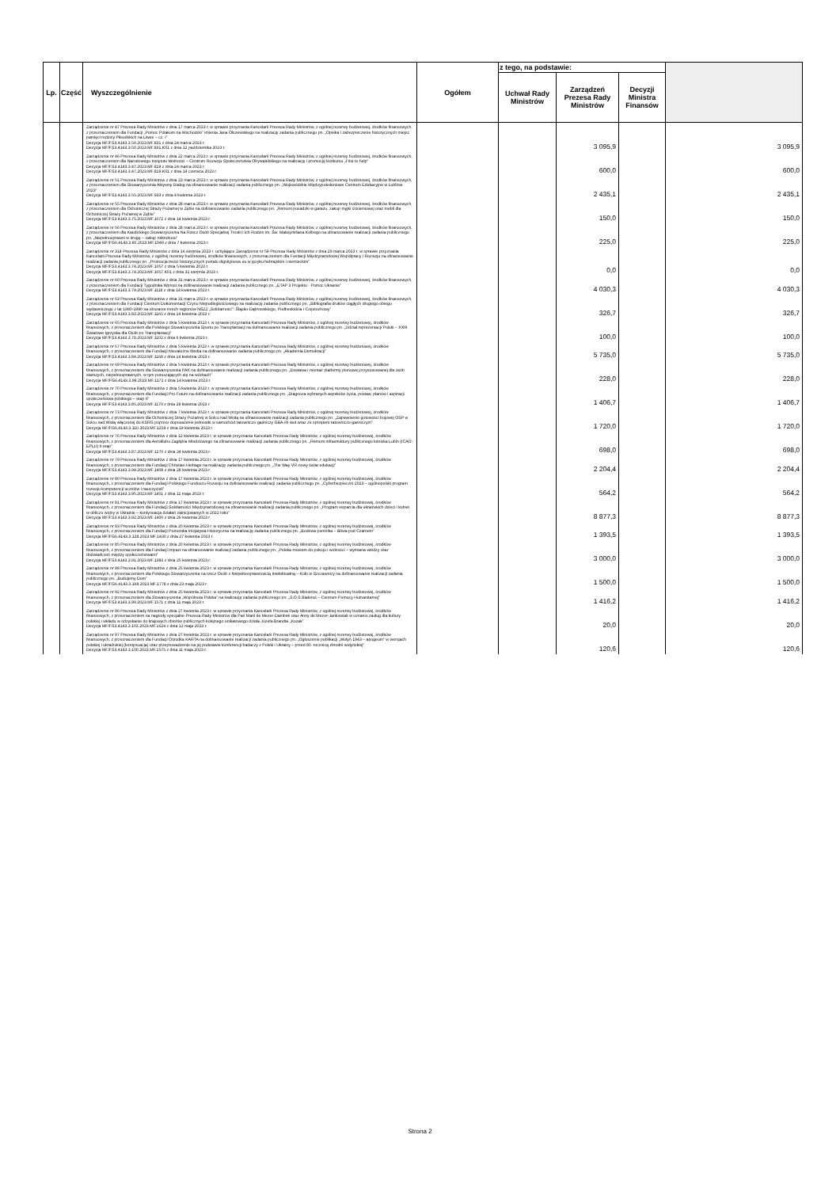| Lp. | Część | Wyszczególnienie | Ogółem | z tego, na podstawie: | | | |
| --- | --- | --- | --- | --- | --- | --- | --- |
| | | | | Uchwał Rady Ministrów | Zarządzeń Prezesa Rady Ministrów | Decyzji Ministra Finansów | |
| | | Zarządzenie nr 47 Prezesa Rady Ministrów z dnia 17 marca 2023 r. w sprawie przyznania Kancelarii Prezesa Rady Ministrów, z ogólnej rezerwy budżetowej, środków finansowych, z przeznaczeniem dla Fundacji „Pomoc Polakom na Wschodzie” imienia Jana Olszewskiego na realizację zadania publicznego pn. „Opieka i zabezpieczenie historycznych miejsc pamięci rodziny Piłsudskich na Litwie – cz. I” Decyzja MF/FS3.4143.3.50.2023.MF.831 z dnia 24 marca 2023 r. Decyzja MF/FS3.4143.3.50.2023.MF.831.K01 z dnia 12 października 2023 r. | | | 3 095,9 | | 3 095,9 |
| | | Zarządzenie nr 46 Prezesa Rady Ministrów z dnia 22 marca 2023 r. w sprawie przyznania Kancelarii Prezesa Rady Ministrów, z ogólnej rezerwy budżetowej, środków finansowych, z przeznaczeniem dla Narodowego Instytutu Wolności – Centrum Rozwoju Społeczeństwa Obywatelskiego na realizację i promocję konkursu „First to help” Decyzja MF/FS3.4143.3.47.2023.MF.819 z dnia 24 marca 2023 r. Decyzja MF/FS3.4143.3.47.2023.MF.819.K01 z dnia 14 czerwca 2023 r. | | | 600,0 | | 600,0 |
| | | Zarządzenie nr 51 Prezesa Rady Ministrów z dnia 23 marca 2023 r. w sprawie przyznania Kancelarii Prezesa Rady Ministrów, z ogólnej rezerwy budżetowej, środków finansowych, z przeznaczeniem dla Stowarzyszenia Aktywny Dialog na sfinansowanie realizacji zadania publicznego pn. „Wojewódzkie Międzypokoleniowe Centrum Edukacyjne w Lublinie 2023” Decyzja MF/FS3.4143.3.55.2023.MF.933 z dnia 4 kwietnia 2023 r. | | | 2 435,1 | | 2 435,1 |
| | | Zarządzenie nr 55 Prezesa Rady Ministrów z dnia 28 marca 2023 r. w sprawie przyznania Kancelarii Prezesa Rady Ministrów, z ogólnej rezerwy budżetowej, środków finansowych, z przeznaczeniem dla Ochotniczej Straży Pożarnej w Zębie na dofinansowanie zadania publicznego pn. „Remont posadzki w garażu, zakup myjki ciśnieniowej oraz mebli dla Ochotniczej Straży Pożarnej w Zębie” Decyzja MF/FS3.4143.3.75.2023.MF.1072 z dnia 14 kwietnia 2023 r. | | | 150,0 | | 150,0 |
| | | Zarządzenie nr 56 Prezesa Rady Ministrów z dnia 28 marca 2023 r. w sprawie przyznania Kancelarii Prezesa Rady Ministrów, z ogólnej rezerwy budżetowej, środków finansowych, z przeznaczeniem dla Katolickiego Stowarzyszenia Na Rzecz Osób Specjalnej Troski i Ich Rodzin im. Św. Maksymiliana Kolbego na sfinansowanie realizacji zadania publicznego pn. „Niepełnosprawni w drogę – zakup mikrobusu” Decyzja MF/FG6.4143.3.85.2023.MF.1049 z dnia 7 kwietnia 2023 r. | | | 225,0 | | 225,0 |
| | | Zarządzenie nr 314 Prezesa Rady Ministrów z dnia 16 sierpnia 2023 r. uchylające Zarządzenie nr 59 Prezesa Rady Ministrów z dnia 29 marca 2023 r. w sprawie przyznania Kancelarii Prezesa Rady Ministrów, z ogólnej rezerwy budżetowej, środków finansowych, z przeznaczeniem dla Fundacji Międzynarodowej Współpracy i Rozwoju na sfinansowanie realizacji zadania publicznego pn. „Promocja treści historycznych portalu dignitynews.eu w języku hebrajskim i niemieckim” Decyzja MF/FS3.4143.3.74.2023.MF.1057 z dnia 5 kwietnia 2023 r. Decyzja MF/FS3.4143.3.74.2023.MF.1057.K01 z dnia 31 sierpnia 2023 r. | | | 0,0 | | 0,0 |
| | | Zarządzenie nr 60 Prezesa Rady Ministrów z dnia 31 marca 2023 r. w sprawie przyznania Kancelarii Prezesa Rady Ministrów, z ogólnej rezerwy budżetowej, środków finansowych, z przeznaczeniem dla Fundacji Tygodnika Wprost na dofinansowanie realizacji zadania publicznego pn. „ETAP 3 Projektu - Pomoc Ukrainie” Decyzja MF/FS3.4143.3.79.2023.MF.1118 z dnia 14 kwietnia 2023 r. | | | 4 030,3 | | 4 030,3 |
| | | Zarządzenie nr 63 Prezesa Rady Ministrów z dnia 31 marca 2023 r. w sprawie przyznania Kancelarii Prezesa Rady Ministrów, z ogólnej rezerwy budżetowej, środków finansowych, z przeznaczeniem dla Fundacji Centrum Dokumentacji Czynu Niepodległościowego na realizację zadania publicznego pn. „Bibliografia druków ciągłych drugiego obiegu wydawniczego z lat 1980-1990 na obszarze trzech regionów NSZZ „Solidarność”: Śląsko-Dąbrowskiego, Podbeskidzia i Częstochowy” Decyzja MF/FS3.4143.3.83.2023.MF.1165 z dnia 14 kwietnia 2023 r. | | | 326,7 | | 326,7 |
| | | Zarządzenie nr 65 Prezesa Rady Ministrów z dnia 5 kwietnia 2023 r. w sprawie przyznania Kancelarii Prezesa Rady Ministrów, z ogólnej rezerwy budżetowej, środków finansowych, z przeznaczeniem dla Polskiego Stowarzyszenia Sportu po Transplantacji na dofinansowanie realizacji zadania publicznego pn. „Udział reprezentacji Polski – XXIII Światowe Igrzyska dla Osób po Transplantacji” Decyzja MF/FS3.4143.3.78.2023.MF.1102 z dnia 6 kwietnia 2023 r. | | | 100,0 | | 100,0 |
| | | Zarządzenie nr 67 Prezesa Rady Ministrów z dnia 5 kwietnia 2023 r. w sprawie przyznania Kancelarii Prezesa Rady Ministrów, z ogólnej rezerwy budżetowej, środków finansowych, z przeznaczeniem dla Fundacji Niezależne Media na dofinansowanie zadania publicznego pn. „Akademia Demokracji” Decyzja MF/FS3.4143.3.84.2023.MF.1168 z dnia 14 kwietnia 2023 r. | | | 5 735,0 | | 5 735,0 |
| | | Zarządzenie nr 69 Prezesa Rady Ministrów z dnia 5 kwietnia 2023 r. w sprawie przyznania Kancelarii Prezesa Rady Ministrów, z ogólnej rezerwy budżetowej, środków finansowych, z przeznaczeniem dla Stowarzyszenia PAX na dofinansowanie realizacji zadania publicznego pn. „Dostawa i montaż platformy pionowej przystosowanej dla osób starszych, niepełnosprawnych, w tym poruszających się na wózkach” Decyzja MF/FG6.4143.3.99.2023.MF.1172 z dnia 14 kwietnia 2023 r. | | | 228,0 | | 228,0 |
| | | Zarządzenie nr 70 Prezesa Rady Ministrów z dnia 5 kwietnia 2023 r. w sprawie przyznania Kancelarii Prezesa Rady Ministrów, z ogólnej rezerwy budżetowej, środków finansowych, z przeznaczeniem dla Fundacji Pro Futuro na dofinansowanie realizacji zadania publicznego pn. „Diagnoza wybranych aspektów życia, postaw, planów i aspiracji społeczeństwa polskiego – etap II” Decyzja MF/FS3.4143.3.85.2023.MF.1170 z dnia 28 kwietnia 2023 r. | | | 1 406,7 | | 1 406,7 |
| | | Zarządzenie nr 73 Prezesa Rady Ministrów z dnia 7 kwietnia 2023 r. w sprawie przyznania Kancelarii Prezesa Rady Ministrów, z ogólnej rezerwy budżetowej, środków finansowych, z przeznaczeniem dla Ochotniczej Straży Pożarnej w Solcu nad Wisłą na sfinansowanie realizacji zadania publicznego pn. „Zapewnienie gotowości bojowej OSP w Solcu nad Wisłą włączonej do KSRG poprzez doposażenie jednostki w samochód ratowniczo-gaśniczy GBA-Rt 4x4 wraz ze sprzętem ratowniczo-gaśniczym” Decyzja MF/FG6.4143.3.110.2023.MF.1259 z dnia 19 kwietnia 2023 r. | | | 1 720,0 | | 1 720,0 |
| | | Zarządzenie nr 76 Prezesa Rady Ministrów z dnia 12 kwietnia 2023 r. w sprawie przyznania Kancelarii Prezesa Rady Ministrów, z ogólnej rezerwy budżetowej, środków finansowych, z przeznaczeniem dla Aeroklubu Zagłębia Miedziowego na sfinansowanie realizacji zadania publicznego pn. „Remont infrastruktury publicznego lotniska Lubin (ICAO: EPLU) II etap” Decyzja MF/FS3.4143.3.87.2023.MF.1270 z dnia 24 kwietnia 2023 r. | | | 698,0 | | 698,0 |
| | | Zarządzenie nr 79 Prezesa Rady Ministrów z dnia 17 kwietnia 2023 r. w sprawie przyznania Kancelarii Prezesa Rady Ministrów, z ogólnej rezerwy budżetowej, środków finansowych, z przeznaczeniem dla Fundacji Christian Heritage na realizację zadania publicznego pn. „The Way VR-nowy świat edukacji” Decyzja MF/FS3.4143.3.94.2023.MF.1408 z dnia 28 kwietnia 2023 r. | | | 2 204,4 | | 2 204,4 |
| | | Zarządzenie nr 80 Prezesa Rady Ministrów z dnia 17 kwietnia 2023 r. w sprawie przyznania Kancelarii Prezesa Rady Ministrów, z ogólnej rezerwy budżetowej, środków finansowych, z przeznaczeniem dla Fundacji Polskiego Funduszu Rozwoju na dofinansowanie realizacji zadania publicznego pn. „Cyberbezpieczni 2023 – ogólnopolski program rozwoju kompetencji uczniów i nauczycieli” Decyzja MF/FS3.4143.3.95.2023.MF.1451 z dnia 11 maja 2023 r. | | | 564,2 | | 564,2 |
| | | Zarządzenie nr 81 Prezesa Rady Ministrów z dnia 17 kwietnia 2023 r. w sprawie przyznania Kancelarii Prezesa Rady Ministrów, z ogólnej rezerwy budżetowej, środków finansowych, z przeznaczeniem dla Fundacji Solidarności Międzynarodowej na sfinansowanie realizacji zadania publicznego pn. „Program wsparcia dla ukraińskich dzieci i kobiet w obliczu wojny w Ukrainie – kontynuacja działań zainicjowanych w 2022 roku” Decyzja MF/FS3.4143.3.92.2023.MF.1400 z dnia 26 kwietnia 2023 r. | | | 8 877,3 | | 8 877,3 |
| | | Zarządzenie nr 83 Prezesa Rady Ministrów z dnia 20 kwietnia 2023 r. w sprawie przyznania Kancelarii Prezesa Rady Ministrów, z ogólnej rezerwy budżetowej, środków finansowych, z przeznaczeniem dla Fundacji Pomorska Inicjatywa Historyczna na realizację zadania publicznego pn. „Budowa pomnika – Bitwa pod Czarnem” Decyzja MF/FG6.4143.3.128.2023.MF.1430 z dnia 27 kwietnia 2023 r. | | | 1 393,5 | | 1 393,5 |
| | | Zarządzenie nr 85 Prezesa Rady Ministrów z dnia 20 kwietnia 2023 r. w sprawie przyznania Kancelarii Prezesa Rady Ministrów, z ogólnej rezerwy budżetowej, środków finansowych, z przeznaczeniem dla Fundacji Impact na sfinansowanie realizacji zadania publicznego pn. „Polska mostem do pokoju i wolności – wymiana wiedzy oraz doświadczeń między społeczeństwami” Decyzja MF/FS3.4143.3.91.2023.MF.1383 z dnia 25 kwietnia 2023 r. | | | 3 000,0 | | 3 000,0 |
| | | Zarządzenie nr 88 Prezesa Rady Ministrów z dnia 25 kwietnia 2023 r. w sprawie przyznania Kancelarii Prezesa Rady Ministrów, z ogólnej rezerwy budżetowej, środków finansowych, z przeznaczeniem dla Polskiego Stowarzyszenia na rzecz Osób z Niepełnosprawnością Intelektualną – Koło w Szczawnicy na dofinansowanie realizacji zadania publicznego pn. „Budujemy Dom” Decyzja MF/FG6.4143.3.168.2023.MF.1778 z dnia 23 maja 2023 r. | | | 1 500,0 | | 1 500,0 |
| | | Zarządzenie nr 92 Prezesa Rady Ministrów z dnia 25 kwietnia 2023 r. w sprawie przyznania Kancelarii Prezesa Rady Ministrów, z ogólnej rezerwy budżetowej, środków finansowych, z przeznaczeniem dla Stowarzyszenia „Wspólnota Polska” na realizację zadania publicznego pn. „S.O.S Białoruś – Centrum Pomocy Humanitarnej” Decyzja MF/FS3.4143.3.99.2023.MF.1571 z dnia 11 maja 2023 r. | | | 1 416,2 | | 1 416,2 |
| | | Zarządzenie nr 96 Prezesa Rady Ministrów z dnia 27 kwietnia 2023 r. w sprawie przyznania Kancelarii Prezesa Rady Ministrów, z ogólnej rezerwy budżetowej, środków finansowych, z przeznaczeniem na nagrody specjalne Prezesa Rady Ministrów dla Pań Marii de Mezer-Dambek oraz Anny de Mezer-Jankowiak w uznaniu zasług dla kultury polskiej i wkładu w odzyskanie do krajowych zbiorów publicznych kolejnego unikatowego dzieła Józefa Brandta „Kozak” Decyzja MF/FS3.4143.3.103.2023.MF.1624 z dnia 12 maja 2023 r. | | | 20,0 | | 20,0 |
| | | Zarządzenie nr 97 Prezesa Rady Ministrów z dnia 27 kwietnia 2023 r. w sprawie przyznania Kancelarii Prezesa Rady Ministrów, z ogólnej rezerwy budżetowej, środków finansowych, z przeznaczeniem dla Fundacji Ośrodka KARTA na dofinansowanie realizacji zadania publicznego pn. „Ogłoszenie publikacji „Wołyń 1943 – apogeum” w wersjach polskiej i ukraińskiej (kontynuacja) oraz przeprowadzenie na jej podstawie konferencji badaczy z Polski i Ukrainy – przed 80. rocznicą zbrodni wołyńskiej” Decyzja MF/FS3.4143.3.100.2023.MF.1575 z dnia 11 maja 2023 r. | | | 120,6 | | 120,6 |
Strona 2